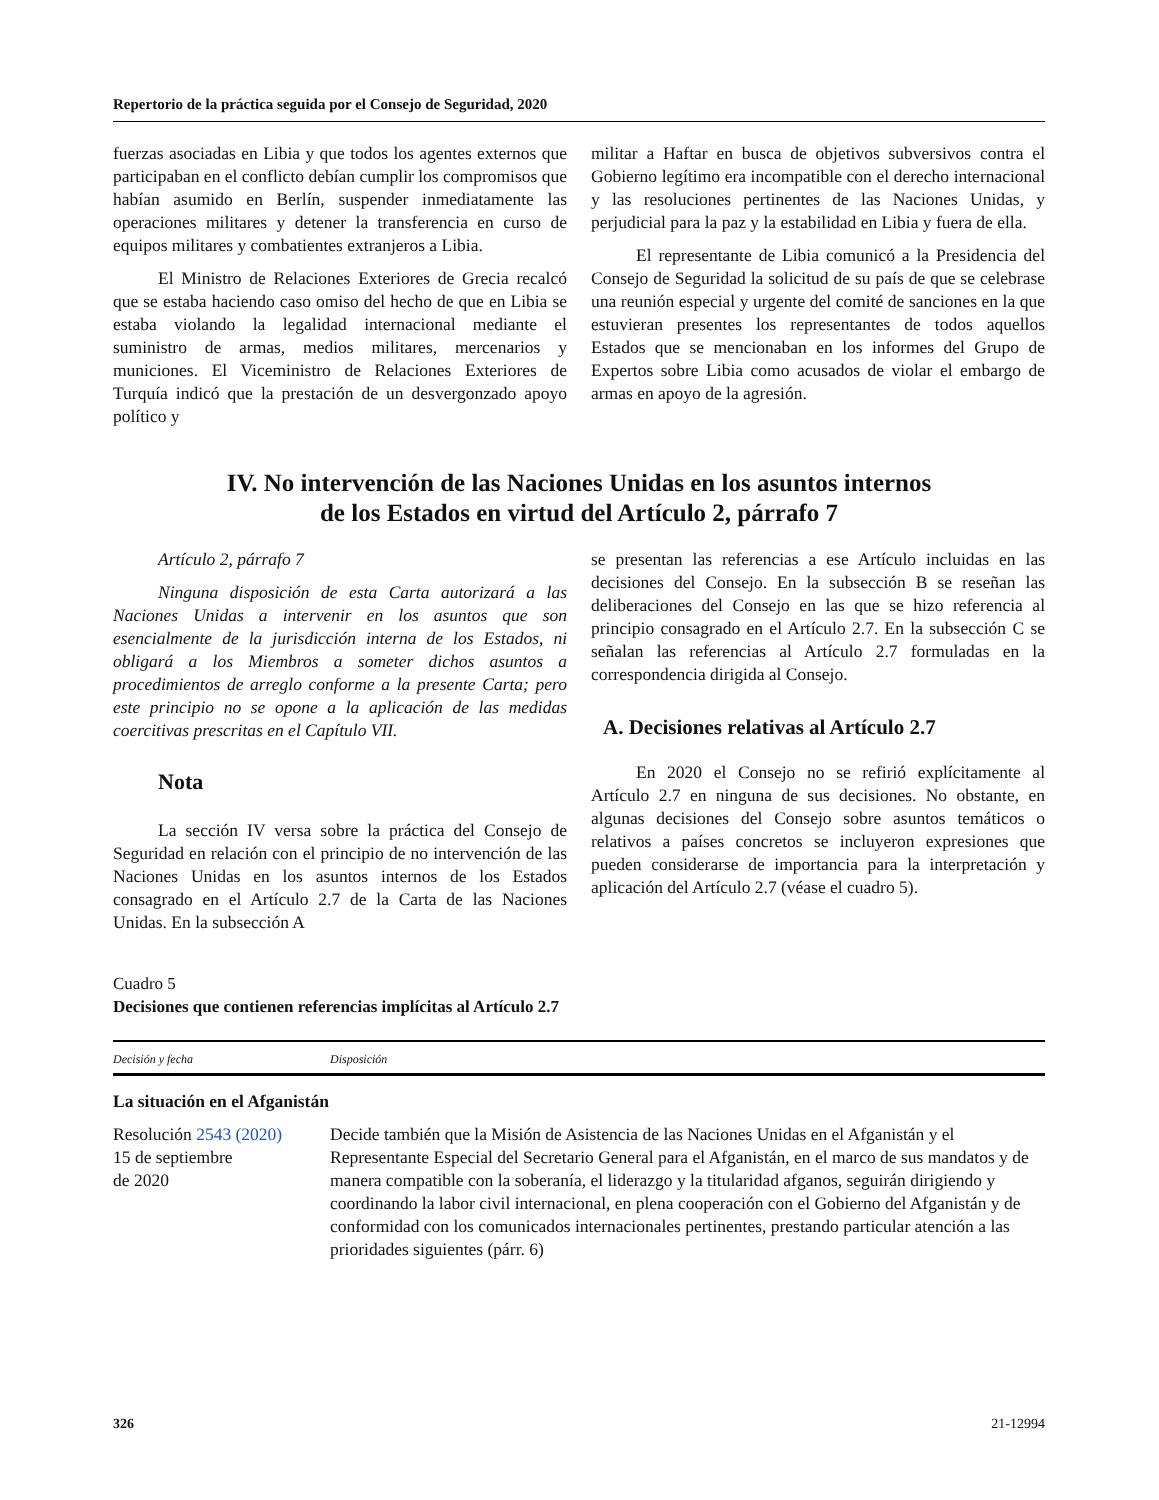Repertorio de la práctica seguida por el Consejo de Seguridad, 2020
fuerzas asociadas en Libia y que todos los agentes externos que participaban en el conflicto debían cumplir los compromisos que habían asumido en Berlín, suspender inmediatamente las operaciones militares y detener la transferencia en curso de equipos militares y combatientes extranjeros a Libia.
El Ministro de Relaciones Exteriores de Grecia recalcó que se estaba haciendo caso omiso del hecho de que en Libia se estaba violando la legalidad internacional mediante el suministro de armas, medios militares, mercenarios y municiones. El Viceministro de Relaciones Exteriores de Turquía indicó que la prestación de un desvergonzado apoyo político y
militar a Haftar en busca de objetivos subversivos contra el Gobierno legítimo era incompatible con el derecho internacional y las resoluciones pertinentes de las Naciones Unidas, y perjudicial para la paz y la estabilidad en Libia y fuera de ella.
El representante de Libia comunicó a la Presidencia del Consejo de Seguridad la solicitud de su país de que se celebrase una reunión especial y urgente del comité de sanciones en la que estuvieran presentes los representantes de todos aquellos Estados que se mencionaban en los informes del Grupo de Expertos sobre Libia como acusados de violar el embargo de armas en apoyo de la agresión.
IV. No intervención de las Naciones Unidas en los asuntos internos
de los Estados en virtud del Artículo 2, párrafo 7
Artículo 2, párrafo 7
Ninguna disposición de esta Carta autorizará a las Naciones Unidas a intervenir en los asuntos que son esencialmente de la jurisdicción interna de los Estados, ni obligará a los Miembros a someter dichos asuntos a procedimientos de arreglo conforme a la presente Carta; pero este principio no se opone a la aplicación de las medidas coercitivas prescritas en el Capítulo VII.
Nota
La sección IV versa sobre la práctica del Consejo de Seguridad en relación con el principio de no intervención de las Naciones Unidas en los asuntos internos de los Estados consagrado en el Artículo 2.7 de la Carta de las Naciones Unidas. En la subsección A
se presentan las referencias a ese Artículo incluidas en las decisiones del Consejo. En la subsección B se reseñan las deliberaciones del Consejo en las que se hizo referencia al principio consagrado en el Artículo 2.7. En la subsección C se señalan las referencias al Artículo 2.7 formuladas en la correspondencia dirigida al Consejo.
A. Decisiones relativas al Artículo 2.7
En 2020 el Consejo no se refirió explícitamente al Artículo 2.7 en ninguna de sus decisiones. No obstante, en algunas decisiones del Consejo sobre asuntos temáticos o relativos a países concretos se incluyeron expresiones que pueden considerarse de importancia para la interpretación y aplicación del Artículo 2.7 (véase el cuadro 5).
Cuadro 5
Decisiones que contienen referencias implícitas al Artículo 2.7
| Decisión y fecha | Disposición |
| --- | --- |
| La situación en el Afganistán | |
| Resolución 2543 (2020) 15 de septiembre de 2020 | Decide también que la Misión de Asistencia de las Naciones Unidas en el Afganistán y el Representante Especial del Secretario General para el Afganistán, en el marco de sus mandatos y de manera compatible con la soberanía, el liderazgo y la titularidad afganos, seguirán dirigiendo y coordinando la labor civil internacional, en plena cooperación con el Gobierno del Afganistán y de conformidad con los comunicados internacionales pertinentes, prestando particular atención a las prioridades siguientes (párr. 6) |
326 21-12994